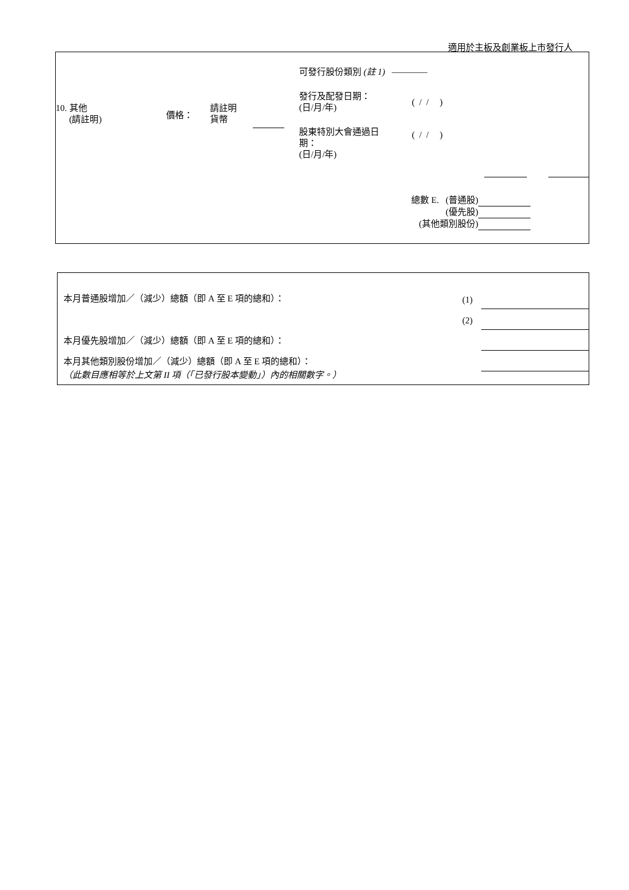適用於主板及創業板上市發行人
可發行股份類別 (註 1) ————
10. 其他
(請註明)
價格：
請註明
貨幣
發行及配發日期：
(日/月/年)
( / / )
股東特別大會通過日
期：
(日/月/年)
( / / )
總數 E. (普通股)
(優先股)
(其他類別股份)
本月普通股增加／（減少）總額（即 A 至 E 項的總和）：
(1)
(2)
本月優先股增加／（減少）總額（即 A 至 E 項的總和）：
本月其他類別股份增加／（減少）總額（即 A 至 E 項的總和）：
（此數目應相等於上文第 II 項（「已發行股本變動」）內的相關數字。）